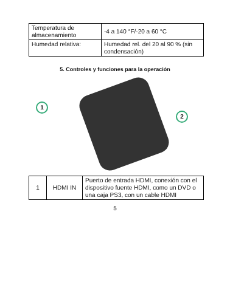| Temperatura de almacenamiento | -4 a 140 °F/-20 a 60 °C |
| Humedad relativa: | Humedad rel. del 20 al 90 % (sin condensación) |
5. Controles y funciones para la operación
1
2
| 1 | HDMI IN | Puerto de entrada HDMI, conexión con el dispositivo fuente HDMI, como un DVD o una caja PS3, con un cable HDMI |
5